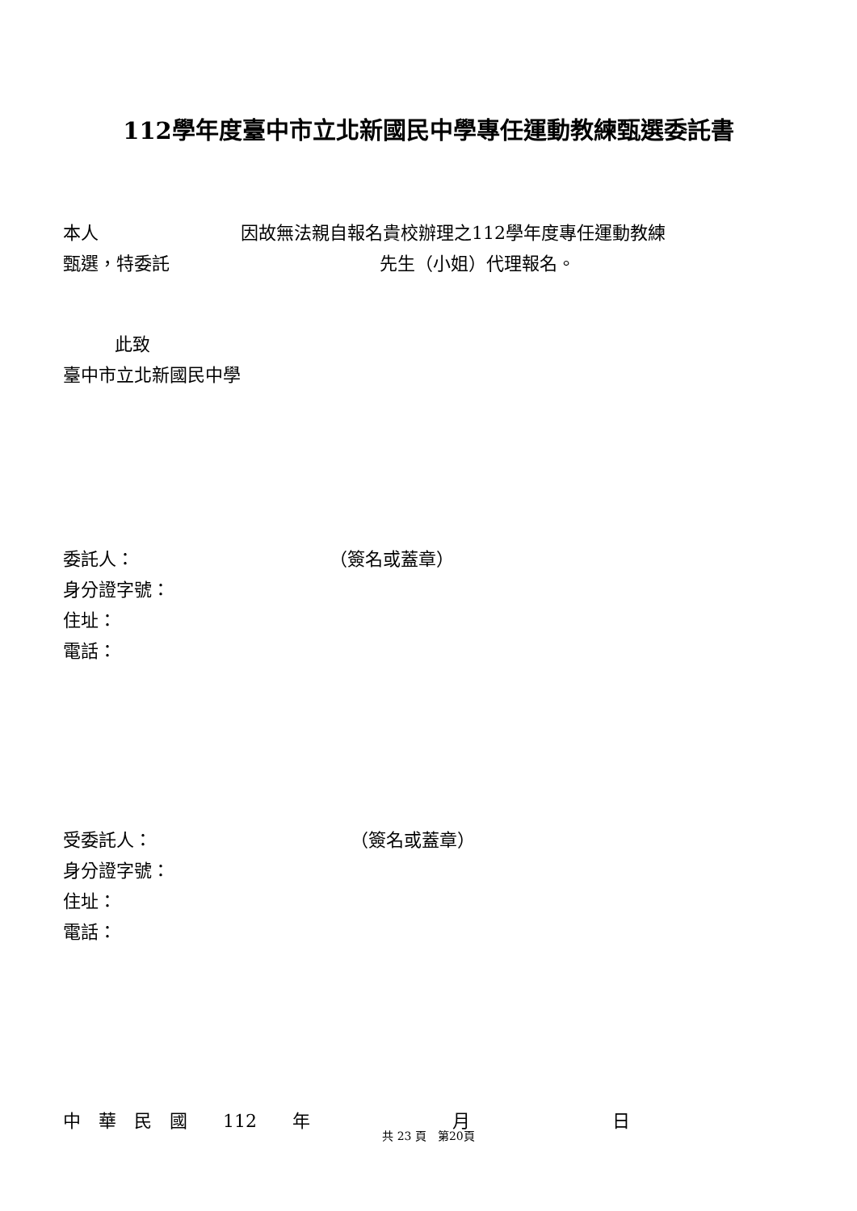112學年度臺中市立北新國民中學專任運動教練甄選委託書
本人 因故無法親自報名貴校辦理之112學年度專任運動教練
甄選，特委託 先生（小姐）代理報名。
此致
臺中市立北新國民中學
委託人： （簽名或蓋章）
身分證字號：
住址：
電話：
受委託人： （簽名或蓋章）
身分證字號：
住址：
電話：
中　華　民　國　　112　　年　　　　　　　　月　　　　　　　　日
共 23 頁　第20頁